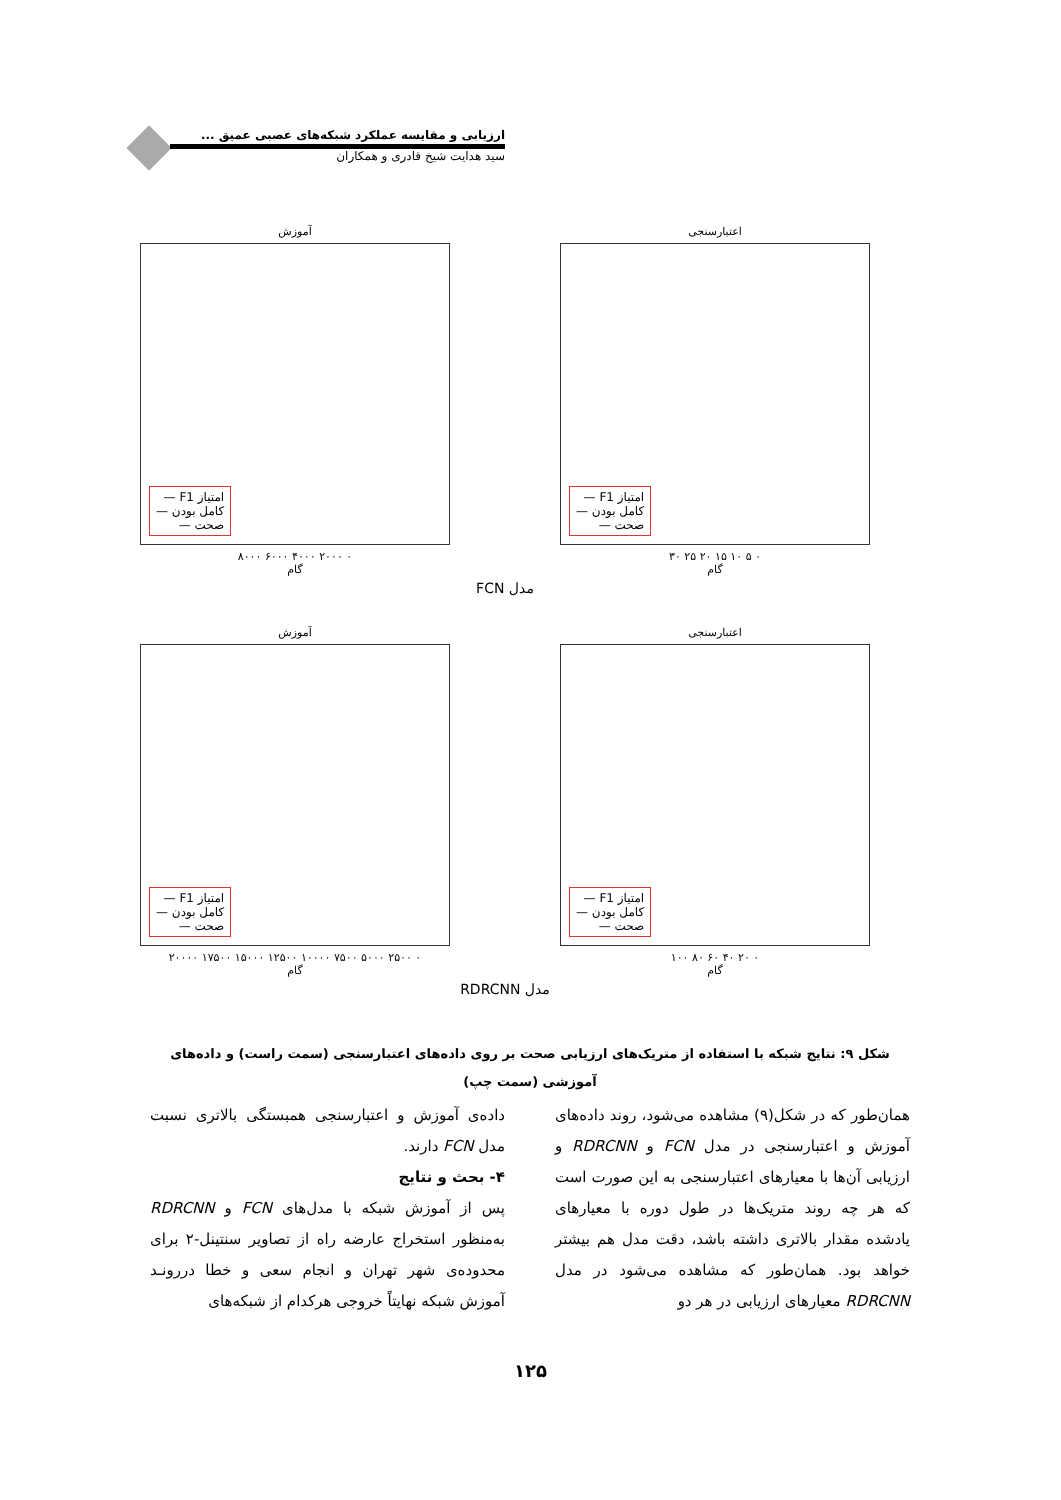ارزیابی و مقایسه عملکرد شبکه‌های عصبی عمیق ...
سید هدایت شیخ قادری و همکاران
اعتبارسنجی
امتیاز F1 —
کامل بودن —
صحت —
۰ ۵ ۱۰ ۱۵ ۲۰ ۲۵ ۳۰
گام
آموزش
امتیاز F1 —
کامل بودن —
صحت —
۰ ۲۰۰۰ ۴۰۰۰ ۶۰۰۰ ۸۰۰۰
گام
FCN مدل
اعتبارسنجی
امتیاز F1 —
کامل بودن —
صحت —
۰ ۲۰ ۴۰ ۶۰ ۸۰ ۱۰۰
گام
آموزش
امتیاز F1 —
کامل بودن —
صحت —
۰ ۲۵۰۰ ۵۰۰۰ ۷۵۰۰ ۱۰۰۰۰ ۱۲۵۰۰ ۱۵۰۰۰ ۱۷۵۰۰ ۲۰۰۰۰
گام
RDRCNN مدل
شکل ۹: نتایج شبکه با استفاده از متریک‌های ارزیابی صحت بر روی داده‌های اعتبارسنجی (سمت راست) و داده‌های آموزشی (سمت چپ)
همان‌طور که در شکل(۹) مشاهده می‌شود، روند داده‌های آموزش و اعتبارسنجی در مدل FCN و RDRCNN و ارزیابی آن‌ها با معیارهای اعتبارسنجی به این صورت است که هر چه روند متریک‌ها در طول دوره با معیارهای یادشده مقدار بالاتری داشته باشد، دقت مدل هم بیشتر خواهد بود. همان‌طور که مشاهده می‌شود در مدل RDRCNN معیارهای ارزیابی در هر دو
داده‌ی آموزش و اعتبارسنجی همبستگی بالاتری نسبت مدل FCN دارند.
۴- بحث و نتایج
پس از آموزش شبکه با مدل‌های FCN و RDRCNN به‌منظور استخراج عارضه راه از تصاویر سنتینل-۲ برای محدوده‌ی شهر تهران و انجام سعی و خطا دررونـد آموزش شبکه نهایتاً خروجی هرکدام از شبکه‌های
۱۲۵